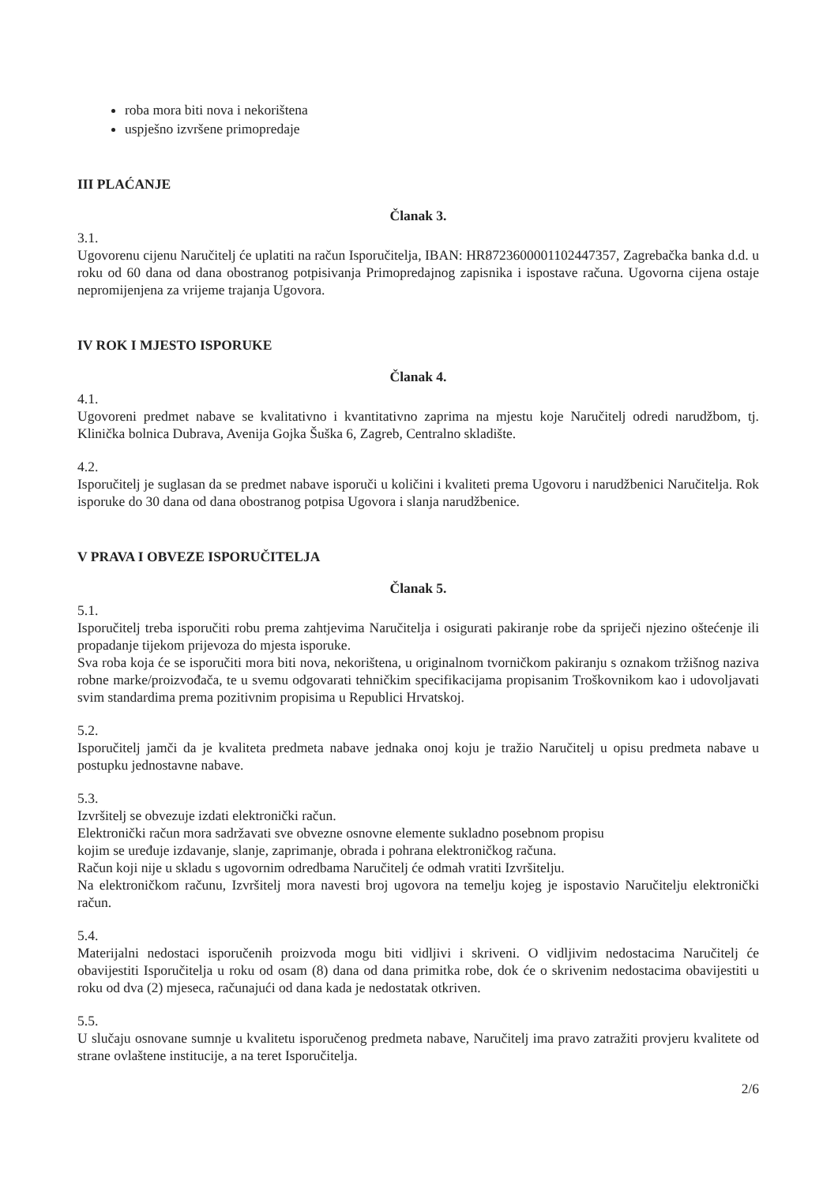roba mora biti nova i nekorištena
uspješno izvršene primopredaje
III PLAĆANJE
Članak 3.
3.1.
Ugovorenu cijenu Naručitelj će uplatiti na račun Isporučitelja, IBAN: HR8723600001102447357, Zagrebačka banka d.d. u roku od 60 dana od dana obostranog potpisivanja Primopredajnog zapisnika i ispostave računa. Ugovorna cijena ostaje nepromijenjena za vrijeme trajanja Ugovora.
IV ROK I MJESTO ISPORUKE
Članak 4.
4.1.
Ugovoreni predmet nabave se kvalitativno i kvantitativno zaprima na mjestu koje Naručitelj odredi narudžbom, tj. Klinička bolnica Dubrava, Avenija Gojka Šuška 6, Zagreb, Centralno skladište.
4.2.
Isporučitelj je suglasan da se predmet nabave isporuči u količini i kvaliteti prema Ugovoru i narudžbenici Naručitelja. Rok isporuke do 30 dana od dana obostranog potpisa Ugovora i slanja narudžbenice.
V PRAVA I OBVEZE ISPORUČITELJA
Članak 5.
5.1.
Isporučitelj treba isporučiti robu prema zahtjevima Naručitelja i osigurati pakiranje robe da spriječi njezino oštećenje ili propadanje tijekom prijevoza do mjesta isporuke.
Sva roba koja će se isporučiti mora biti nova, nekorištena, u originalnom tvorničkom pakiranju s oznakom tržišnog naziva robne marke/proizvođača, te u svemu odgovarati tehničkim specifikacijama propisanim Troškovnikom kao i udovoljavati svim standardima prema pozitivnim propisima u Republici Hrvatskoj.
5.2.
Isporučitelj jamči da je kvaliteta predmeta nabave jednaka onoj koju je tražio Naručitelj u opisu predmeta nabave u postupku jednostavne nabave.
5.3.
Izvršitelj se obvezuje izdati elektronički račun.
Elektronički račun mora sadržavati sve obvezne osnovne elemente sukladno posebnom propisu
kojim se uređuje izdavanje, slanje, zaprimanje, obrada i pohrana elektroničkog računa.
Račun koji nije u skladu s ugovornim odredbama Naručitelj će odmah vratiti Izvršitelju.
Na elektroničkom računu, Izvršitelj mora navesti broj ugovora na temelju kojeg je ispostavio Naručitelju elektronički račun.
5.4.
Materijalni nedostaci isporučenih proizvoda mogu biti vidljivi i skriveni. O vidljivim nedostacima Naručitelj će obavijestiti Isporučitelja u roku od osam (8) dana od dana primitka robe, dok će o skrivenim nedostacima obavijestiti u roku od dva (2) mjeseca, računajući od dana kada je nedostatak otkriven.
5.5.
U slučaju osnovane sumnje u kvalitetu isporučenog predmeta nabave, Naručitelj ima pravo zatražiti provjeru kvalitete od strane ovlaštene institucije, a na teret Isporučitelja.
2/6